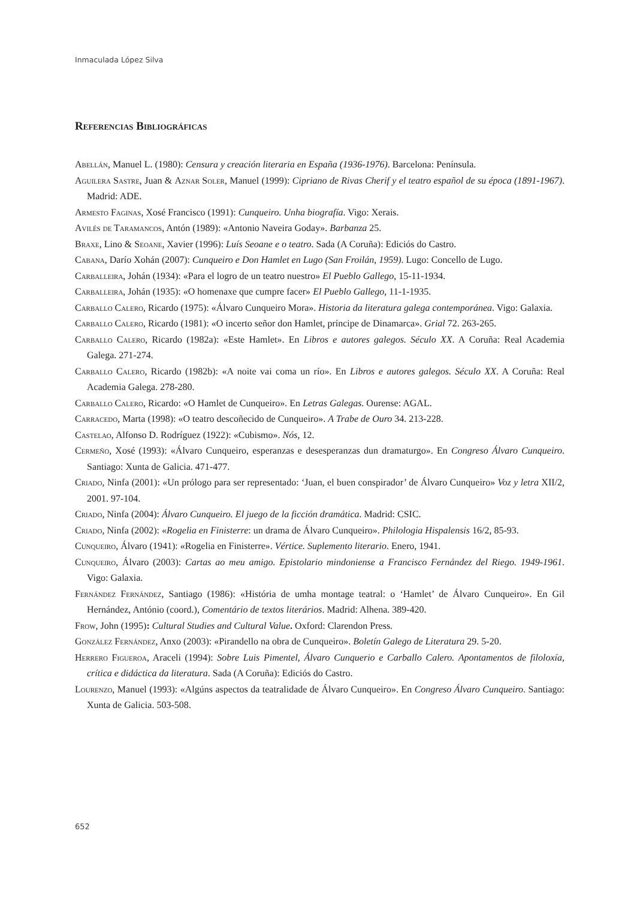Inmaculada López Silva
Referencias Bibliográficas
Abellán, Manuel L. (1980): Censura y creación literaria en España (1936-1976). Barcelona: Península.
Aguilera Sastre, Juan & Aznar Soler, Manuel (1999): Cipriano de Rivas Cherif y el teatro español de su época (1891-1967). Madrid: ADE.
Armesto Faginas, Xosé Francisco (1991): Cunqueiro. Unha biografía. Vigo: Xerais.
Avilés de Taramancos, Antón (1989): «Antonio Naveira Goday». Barbanza 25.
Braxe, Lino & Seoane, Xavier (1996): Luís Seoane e o teatro. Sada (A Coruña): Ediciós do Castro.
Cabana, Darío Xohán (2007): Cunqueiro e Don Hamlet en Lugo (San Froilán, 1959). Lugo: Concello de Lugo.
Carballeira, Johán (1934): «Para el logro de un teatro nuestro» El Pueblo Gallego, 15-11-1934.
Carballeira, Johán (1935): «O homenaxe que cumpre facer» El Pueblo Gallego, 11-1-1935.
Carballo Calero, Ricardo (1975): «Álvaro Cunqueiro Mora». Historia da literatura galega contemporánea. Vigo: Galaxia.
Carballo Calero, Ricardo (1981): «O incerto señor don Hamlet, príncipe de Dinamarca». Grial 72. 263-265.
Carballo Calero, Ricardo (1982a): «Este Hamlet». En Libros e autores galegos. Século XX. A Coruña: Real Academia Galega. 271-274.
Carballo Calero, Ricardo (1982b): «A noite vai coma un río». En Libros e autores galegos. Século XX. A Coruña: Real Academia Galega. 278-280.
Carballo Calero, Ricardo: «O Hamlet de Cunqueiro». En Letras Galegas. Ourense: AGAL.
Carracedo, Marta (1998): «O teatro descoñecido de Cunqueiro». A Trabe de Ouro 34. 213-228.
Castelao, Alfonso D. Rodríguez (1922): «Cubismo». Nós, 12.
Cermeño, Xosé (1993): «Álvaro Cunqueiro, esperanzas e desesperanzas dun dramaturgo». En Congreso Álvaro Cunqueiro. Santiago: Xunta de Galicia. 471-477.
Criado, Ninfa (2001): «Un prólogo para ser representado: ‘Juan, el buen conspirador’ de Álvaro Cunqueiro» Voz y letra XII/2, 2001. 97-104.
Criado, Ninfa (2004): Álvaro Cunqueiro. El juego de la ficción dramática. Madrid: CSIC.
Criado, Ninfa (2002): «Rogelia en Finisterre: un drama de Álvaro Cunqueiro». Philologia Hispalensis 16/2, 85-93.
Cunqueiro, Álvaro (1941): «Rogelia en Finisterre». Vértice. Suplemento literario. Enero, 1941.
Cunqueiro, Álvaro (2003): Cartas ao meu amigo. Epistolario mindoniense a Francisco Fernández del Riego. 1949-1961. Vigo: Galaxia.
Fernández Fernández, Santiago (1986): «História de umha montage teatral: o ‘Hamlet’ de Álvaro Cunqueiro». En Gil Hernández, António (coord.), Comentário de textos literários. Madrid: Alhena. 389-420.
Frow, John (1995): Cultural Studies and Cultural Value. Oxford: Clarendon Press.
González Fernández, Anxo (2003): «Pirandello na obra de Cunqueiro». Boletín Galego de Literatura 29. 5-20.
Herrero Figueroa, Araceli (1994): Sobre Luis Pimentel, Álvaro Cunquerio e Carballo Calero. Apontamentos de filoloxía, crítica e didáctica da literatura. Sada (A Coruña): Ediciós do Castro.
Lourenzo, Manuel (1993): «Algúns aspectos da teatralidade de Álvaro Cunqueiro». En Congreso Álvaro Cunqueiro. Santiago: Xunta de Galicia. 503-508.
652